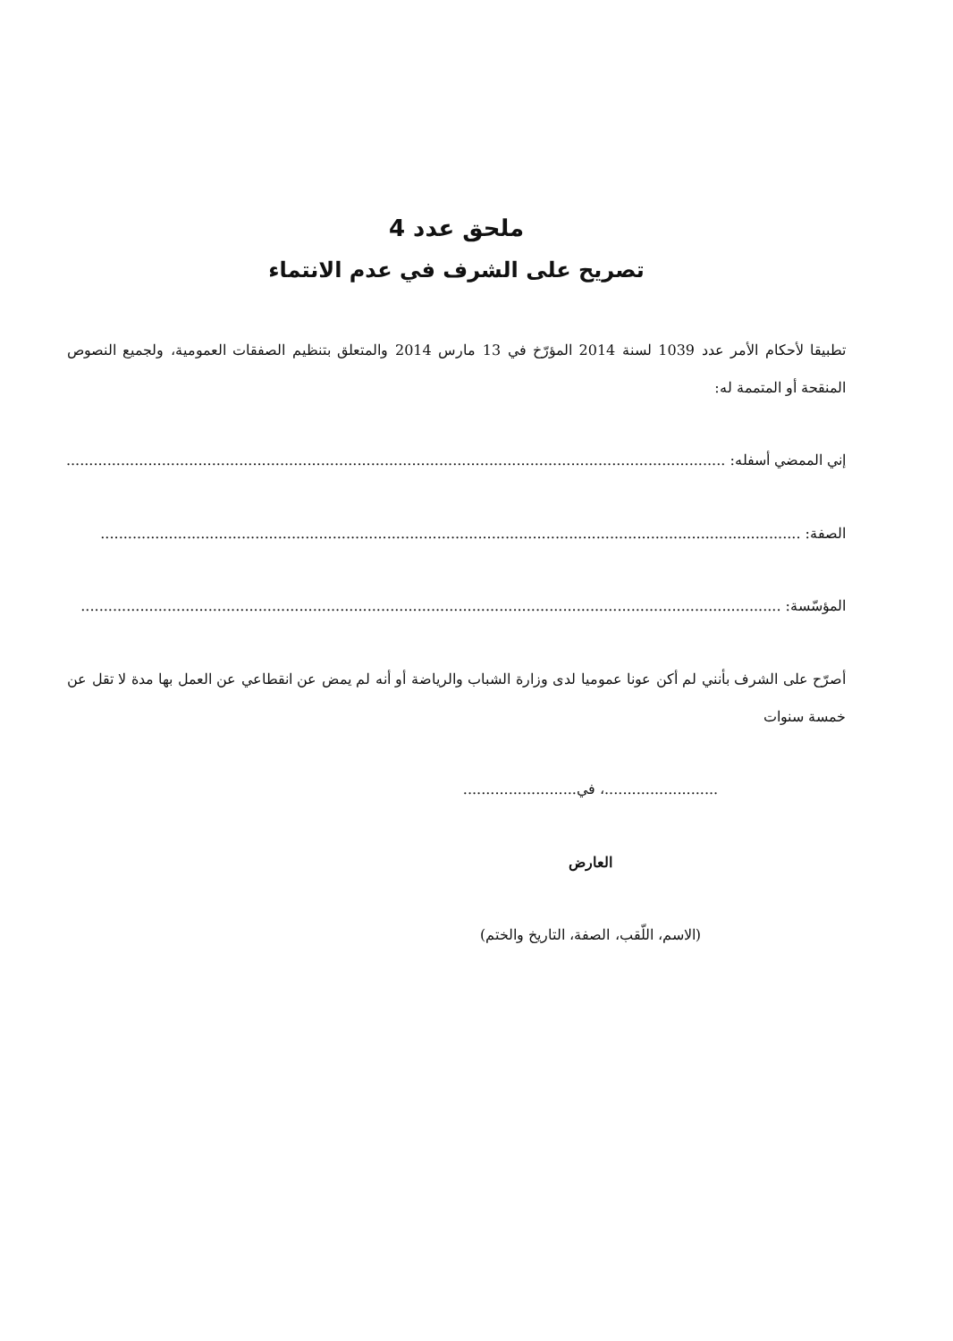ملحق عدد 4
تصريح على الشرف في عدم الانتماء
تطبيقا لأحكام الأمر عدد 1039 لسنة 2014 المؤرّخ في 13 مارس 2014 والمتعلق بتنظيم الصفقات العمومية، ولجميع النصوص المنقحة أو المتممة له:
إني الممضي أسفله: ..........................................................................................................................................................
الصفة: ..........................................................................................................................................................
المؤسّسة: ..........................................................................................................................................................
أصرّح على الشرف بأنني لم أكن عونا عموميا لدى وزارة الشباب والرياضة أو أنه لم يمض عن انقطاعي عن العمل بها مدة لا تقل عن خمسة سنوات
.........................، في.........................
العارض
(الاسم، اللّقب، الصفة، التاريخ والختم)